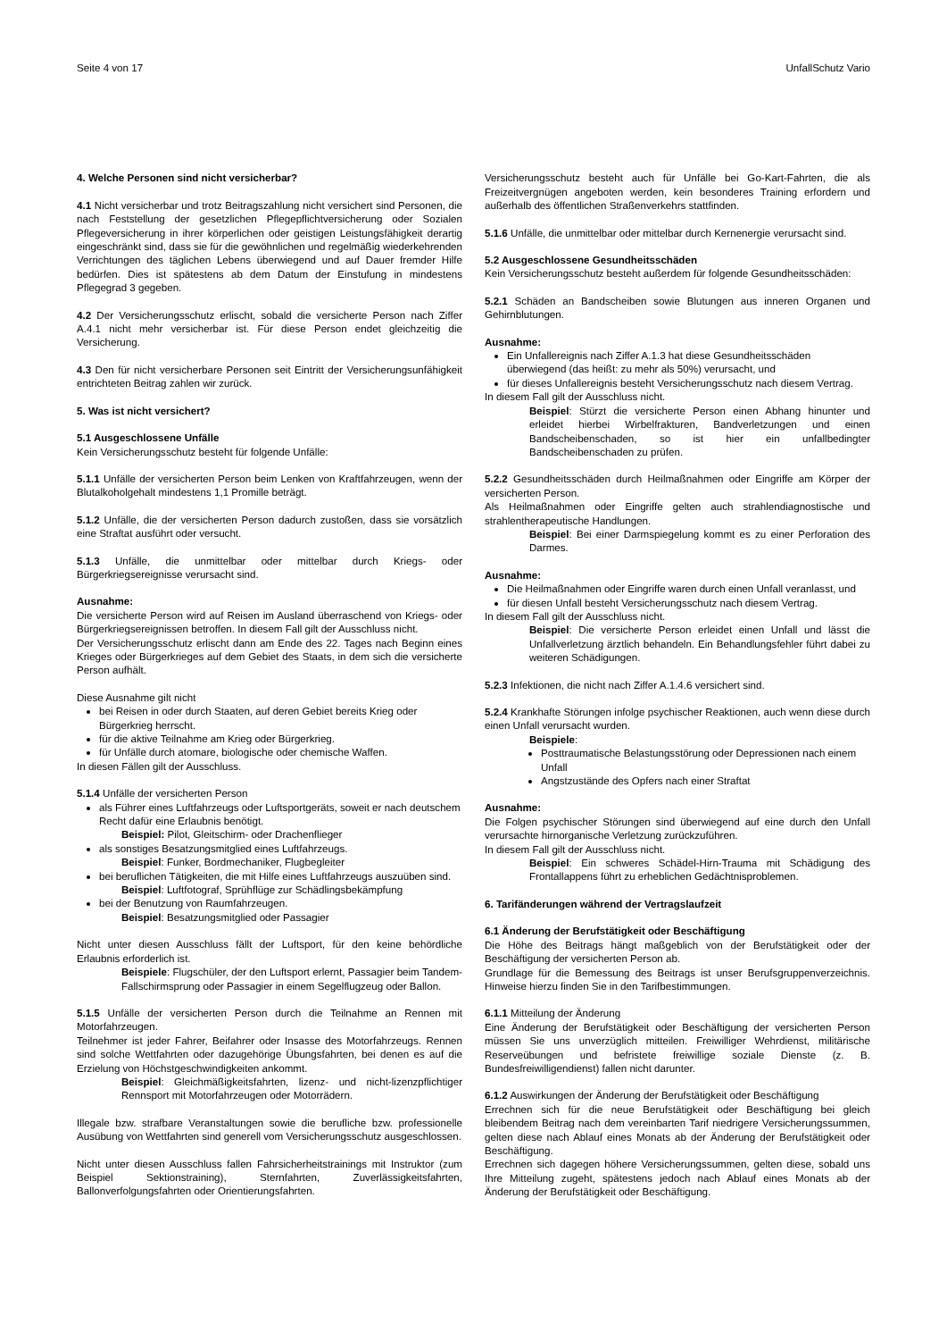Seite 4 von 17 UnfallSchutz Vario
4. Welche Personen sind nicht versicherbar?
4.1 Nicht versicherbar und trotz Beitragszahlung nicht versichert sind Personen, die nach Feststellung der gesetzlichen Pflegepflichtversicherung oder Sozialen Pflegeversicherung in ihrer körperlichen oder geistigen Leistungsfähigkeit derartig eingeschränkt sind, dass sie für die gewöhnlichen und regelmäßig wiederkehrenden Verrichtungen des täglichen Lebens überwiegend und auf Dauer fremder Hilfe bedürfen. Dies ist spätestens ab dem Datum der Einstufung in mindestens Pflegegrad 3 gegeben.
4.2 Der Versicherungsschutz erlischt, sobald die versicherte Person nach Ziffer A.4.1 nicht mehr versicherbar ist. Für diese Person endet gleichzeitig die Versicherung.
4.3 Den für nicht versicherbare Personen seit Eintritt der Versicherungsunfähigkeit entrichteten Beitrag zahlen wir zurück.
5. Was ist nicht versichert?
5.1 Ausgeschlossene Unfälle
Kein Versicherungsschutz besteht für folgende Unfälle:
5.1.1 Unfälle der versicherten Person beim Lenken von Kraftfahrzeugen, wenn der Blutalkoholgehalt mindestens 1,1 Promille beträgt.
5.1.2 Unfälle, die der versicherten Person dadurch zustoßen, dass sie vorsätzlich eine Straftat ausführt oder versucht.
5.1.3 Unfälle, die unmittelbar oder mittelbar durch Kriegs- oder Bürgerkriegsereignisse verursacht sind.
Ausnahme:
Die versicherte Person wird auf Reisen im Ausland überraschend von Kriegs- oder Bürgerkriegsereignissen betroffen. In diesem Fall gilt der Ausschluss nicht.
Der Versicherungsschutz erlischt dann am Ende des 22. Tages nach Beginn eines Krieges oder Bürgerkrieges auf dem Gebiet des Staats, in dem sich die versicherte Person aufhält.
Diese Ausnahme gilt nicht
bei Reisen in oder durch Staaten, auf deren Gebiet bereits Krieg oder Bürgerkrieg herrscht.
für die aktive Teilnahme am Krieg oder Bürgerkrieg.
für Unfälle durch atomare, biologische oder chemische Waffen.
In diesen Fällen gilt der Ausschluss.
5.1.4 Unfälle der versicherten Person
als Führer eines Luftfahrzeugs oder Luftsportgeräts, soweit er nach deutschem Recht dafür eine Erlaubnis benötigt.
Beispiel: Pilot, Gleitschirm- oder Drachenflieger
als sonstiges Besatzungsmitglied eines Luftfahrzeugs.
Beispiel: Funker, Bordmechaniker, Flugbegleiter
bei beruflichen Tätigkeiten, die mit Hilfe eines Luftfahrzeugs auszuüben sind.
Beispiel: Luftfotograf, Sprühflüge zur Schädlingsbekämpfung
bei der Benutzung von Raumfahrzeugen.
Beispiel: Besatzungsmitglied oder Passagier
Nicht unter diesen Ausschluss fällt der Luftsport, für den keine behördliche Erlaubnis erforderlich ist.
Beispiele: Flugschüler, der den Luftsport erlernt, Passagier beim Tandem-Fallschirmsprung oder Passagier in einem Segelflugzeug oder Ballon.
5.1.5 Unfälle der versicherten Person durch die Teilnahme an Rennen mit Motorfahrzeugen.
Teilnehmer ist jeder Fahrer, Beifahrer oder Insasse des Motorfahrzeugs. Rennen sind solche Wettfahrten oder dazugehörige Übungsfahrten, bei denen es auf die Erzielung von Höchstgeschwindigkeiten ankommt.
Beispiel: Gleichmäßigkeitsfahrten, lizenz- und nicht-lizenzpflichtiger Rennsport mit Motorfahrzeugen oder Motorrädern.
Illegale bzw. strafbare Veranstaltungen sowie die berufliche bzw. professionelle Ausübung von Wettfahrten sind generell vom Versicherungsschutz ausgeschlossen.
Nicht unter diesen Ausschluss fallen Fahrsicherheitstrainings mit Instruktor (zum Beispiel Sektionstraining), Sternfahrten, Zuverlässigkeitsfahrten, Ballonverfolgungsfahrten oder Orientierungsfahrten.
Versicherungsschutz besteht auch für Unfälle bei Go-Kart-Fahrten, die als Freizeitvergnügen angeboten werden, kein besonderes Training erfordern und außerhalb des öffentlichen Straßenverkehrs stattfinden.
5.1.6 Unfälle, die unmittelbar oder mittelbar durch Kernenergie verursacht sind.
5.2 Ausgeschlossene Gesundheitsschäden
Kein Versicherungsschutz besteht außerdem für folgende Gesundheitsschäden:
5.2.1 Schäden an Bandscheiben sowie Blutungen aus inneren Organen und Gehirnblutungen.
Ausnahme:
Ein Unfallereignis nach Ziffer A.1.3 hat diese Gesundheitsschäden überwiegend (das heißt: zu mehr als 50%) verursacht, und
für dieses Unfallereignis besteht Versicherungsschutz nach diesem Vertrag.
In diesem Fall gilt der Ausschluss nicht.
Beispiel: Stürzt die versicherte Person einen Abhang hinunter und erleidet hierbei Wirbelfrakturen, Bandverletzungen und einen Bandscheibenschaden, so ist hier ein unfallbedingter Bandscheibenschaden zu prüfen.
5.2.2 Gesundheitsschäden durch Heilmaßnahmen oder Eingriffe am Körper der versicherten Person.
Als Heilmaßnahmen oder Eingriffe gelten auch strahlendiagnostische und strahlentherapeutische Handlungen.
Beispiel: Bei einer Darmspiegelung kommt es zu einer Perforation des Darmes.
Ausnahme:
Die Heilmaßnahmen oder Eingriffe waren durch einen Unfall veranlasst, und
für diesen Unfall besteht Versicherungsschutz nach diesem Vertrag.
In diesem Fall gilt der Ausschluss nicht.
Beispiel: Die versicherte Person erleidet einen Unfall und lässt die Unfallverletzung ärztlich behandeln. Ein Behandlungsfehler führt dabei zu weiteren Schädigungen.
5.2.3 Infektionen, die nicht nach Ziffer A.1.4.6 versichert sind.
5.2.4 Krankhafte Störungen infolge psychischer Reaktionen, auch wenn diese durch einen Unfall verursacht wurden.
Beispiele:
Posttraumatische Belastungsstörung oder Depressionen nach einem Unfall
Angstzustände des Opfers nach einer Straftat
Ausnahme:
Die Folgen psychischer Störungen sind überwiegend auf eine durch den Unfall verursachte hirnorganische Verletzung zurückzuführen.
In diesem Fall gilt der Ausschluss nicht.
Beispiel: Ein schweres Schädel-Hirn-Trauma mit Schädigung des Frontallappens führt zu erheblichen Gedächtnisproblemen.
6. Tarifänderungen während der Vertragslaufzeit
6.1 Änderung der Berufstätigkeit oder Beschäftigung
Die Höhe des Beitrags hängt maßgeblich von der Berufstätigkeit oder der Beschäftigung der versicherten Person ab.
Grundlage für die Bemessung des Beitrags ist unser Berufsgruppenverzeichnis. Hinweise hierzu finden Sie in den Tarifbestimmungen.
6.1.1 Mitteilung der Änderung
Eine Änderung der Berufstätigkeit oder Beschäftigung der versicherten Person müssen Sie uns unverzüglich mitteilen. Freiwilliger Wehrdienst, militärische Reserveübungen und befristete freiwillige soziale Dienste (z. B. Bundesfreiwilligendienst) fallen nicht darunter.
6.1.2 Auswirkungen der Änderung der Berufstätigkeit oder Beschäftigung
Errechnen sich für die neue Berufstätigkeit oder Beschäftigung bei gleich bleibendem Beitrag nach dem vereinbarten Tarif niedrigere Versicherungssummen, gelten diese nach Ablauf eines Monats ab der Änderung der Berufstätigkeit oder Beschäftigung.
Errechnen sich dagegen höhere Versicherungssummen, gelten diese, sobald uns Ihre Mitteilung zugeht, spätestens jedoch nach Ablauf eines Monats ab der Änderung der Berufstätigkeit oder Beschäftigung.